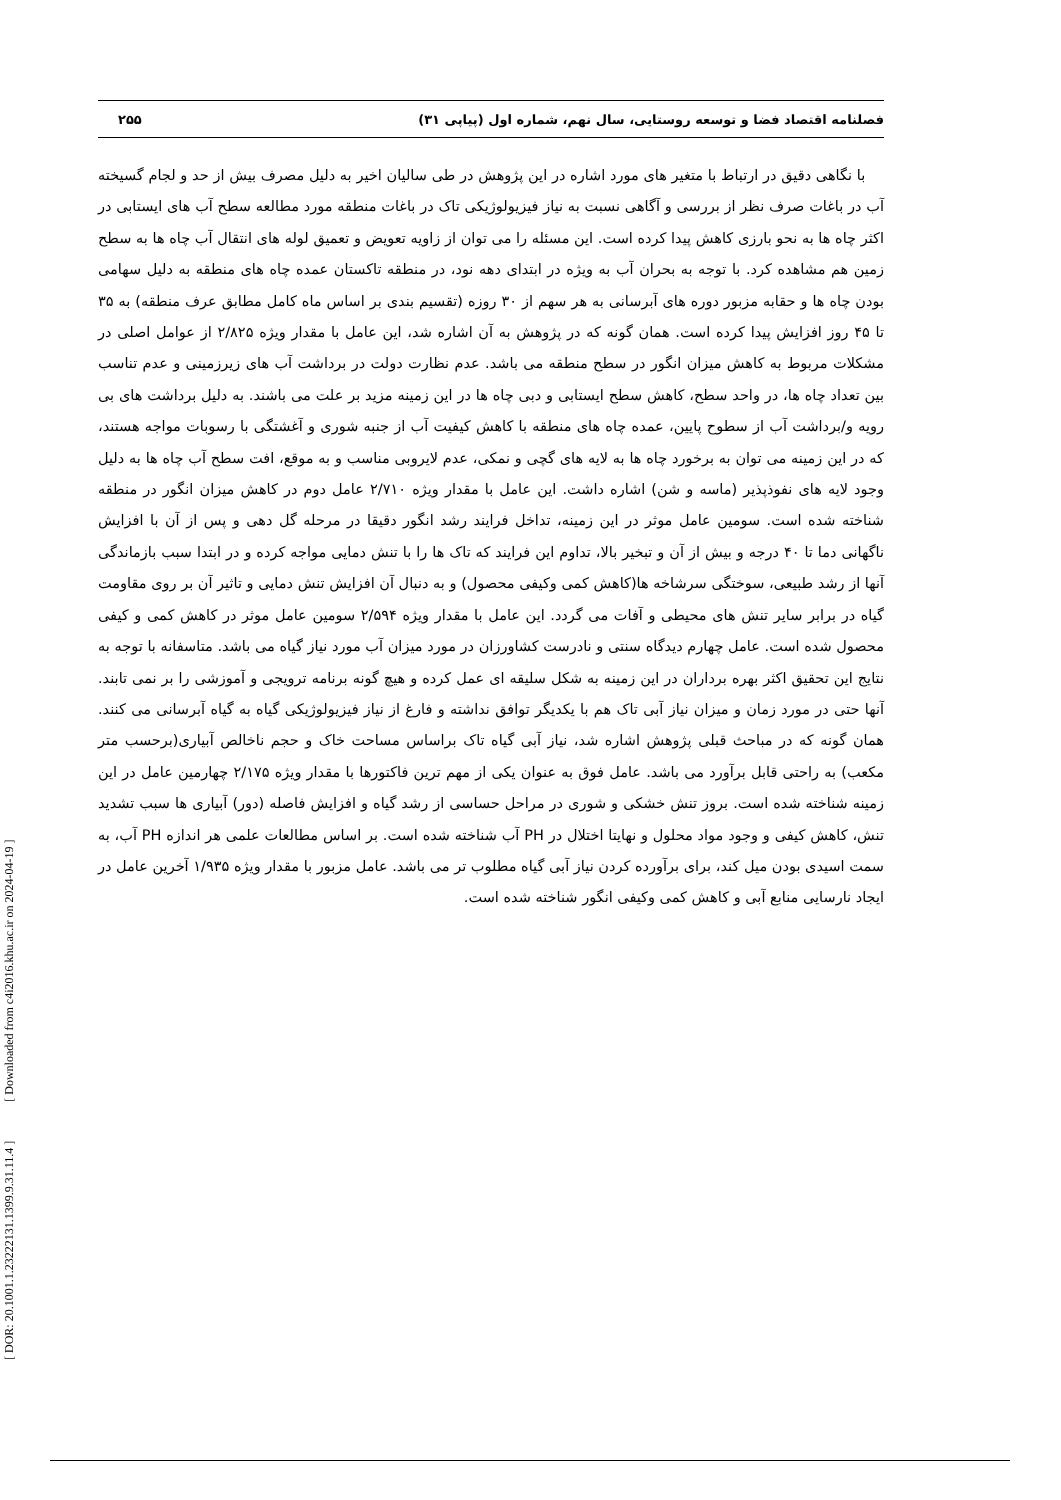فصلنامه اقتصاد فضا و توسعه روستایی، سال نهم، شماره اول (پیاپی ۳۱) ۲۵۵
با نگاهی دقیق در ارتباط با متغیر های مورد اشاره در این پژوهش در طی سالیان اخیر به دلیل مصرف بیش از حد و لجام گسیخته آب در باغات صرف نظر از بررسی و آگاهی نسبت به نیاز فیزیولوژیکی تاک در باغات منطقه مورد مطالعه سطح آب های ایستابی در اکثر چاه ها به نحو بارزی کاهش پیدا کرده است. این مسئله را می توان از زاویه تعویض و تعمیق لوله های انتقال آب چاه ها به سطح زمین هم مشاهده کرد. با توجه به بحران آب به ویژه در ابتدای دهه نود، در منطقه تاکستان عمده چاه های منطقه به دلیل سهامی بودن چاه ها و حقابه مزبور دوره های آبرسانی به هر سهم از ۳۰ روزه (تقسیم بندی بر اساس ماه کامل مطابق عرف منطقه) به ۳۵ تا ۴۵ روز افزایش پیدا کرده است. همان گونه که در پژوهش به آن اشاره شد، این عامل با مقدار ویژه ۲/۸۲۵ از عوامل اصلی در مشکلات مربوط به کاهش میزان انگور در سطح منطقه می باشد. عدم نظارت دولت در برداشت آب های زیرزمینی و عدم تناسب بین تعداد چاه ها، در واحد سطح، کاهش سطح ایستابی و دبی چاه ها در این زمینه مزید بر علت می باشند. به دلیل برداشت های بی رویه و/برداشت آب از سطوح پایین، عمده چاه های منطقه با کاهش کیفیت آب از جنبه شوری و آغشتگی با رسوبات مواجه هستند، که در این زمینه می توان به برخورد چاه ها به لایه های گچی و نمکی، عدم لایروبی مناسب و به موقع، افت سطح آب چاه ها به دلیل وجود لایه های نفوذپذیر (ماسه و شن) اشاره داشت. این عامل با مقدار ویژه ۲/۷۱۰ عامل دوم در کاهش میزان انگور در منطقه شناخته شده است. سومین عامل موثر در این زمینه، تداخل فرایند رشد انگور دقیقا در مرحله گل دهی و پس از آن با افزایش ناگهانی دما تا ۴۰ درجه و بیش از آن و تبخیر بالا، تداوم این فرایند که تاک ها را با تنش دمایی مواجه کرده و در ابتدا سبب بازماندگی آنها از رشد طبیعی، سوختگی سرشاخه ها(کاهش کمی وکیفی محصول) و به دنبال آن افزایش تنش دمایی و تاثیر آن بر روی مقاومت گیاه در برابر سایر تنش های محیطی و آفات می گردد. این عامل با مقدار ویژه ۲/۵۹۴ سومین عامل موثر در کاهش کمی و کیفی محصول شده است. عامل چهارم دیدگاه سنتی و نادرست کشاورزان در مورد میزان آب مورد نیاز گیاه می باشد. متاسفانه با توجه به نتایج این تحقیق اکثر بهره برداران در این زمینه به شکل سلیقه ای عمل کرده و هیچ گونه برنامه ترویجی و آموزشی را بر نمی تابند. آنها حتی در مورد زمان و میزان نیاز آبی تاک هم با یکدیگر توافق نداشته و فارغ از نیاز فیزیولوژیکی گیاه به گیاه آبرسانی می کنند. همان گونه که در مباحث قبلی پژوهش اشاره شد، نیاز آبی گیاه تاک براساس مساحت خاک و حجم ناخالص آبیاری(برحسب متر مکعب) به راحتی قابل برآورد می باشد. عامل فوق به عنوان یکی از مهم ترین فاکتورها با مقدار ویژه ۲/۱۷۵ چهارمین عامل در این زمینه شناخته شده است. بروز تنش خشکی و شوری در مراحل حساسی از رشد گیاه و افزایش فاصله (دور) آبیاری ها سبب تشدید تنش، کاهش کیفی و وجود مواد محلول و نهایتا اختلال در PH آب شناخته شده است. بر اساس مطالعات علمی هر اندازه PH آب، به سمت اسیدی بودن میل کند، برای برآورده کردن نیاز آبی گیاه مطلوب تر می باشد. عامل مزبور با مقدار ویژه ۱/۹۳۵ آخرین عامل در ایجاد نارسایی منابع آبی و کاهش کمی وکیفی انگور شناخته شده است.
[ DOR: 20.1001.1.23222131.1399.9.31.11.4 ] [ Downloaded from c4i2016.khu.ac.ir on 2024-04-19 ]